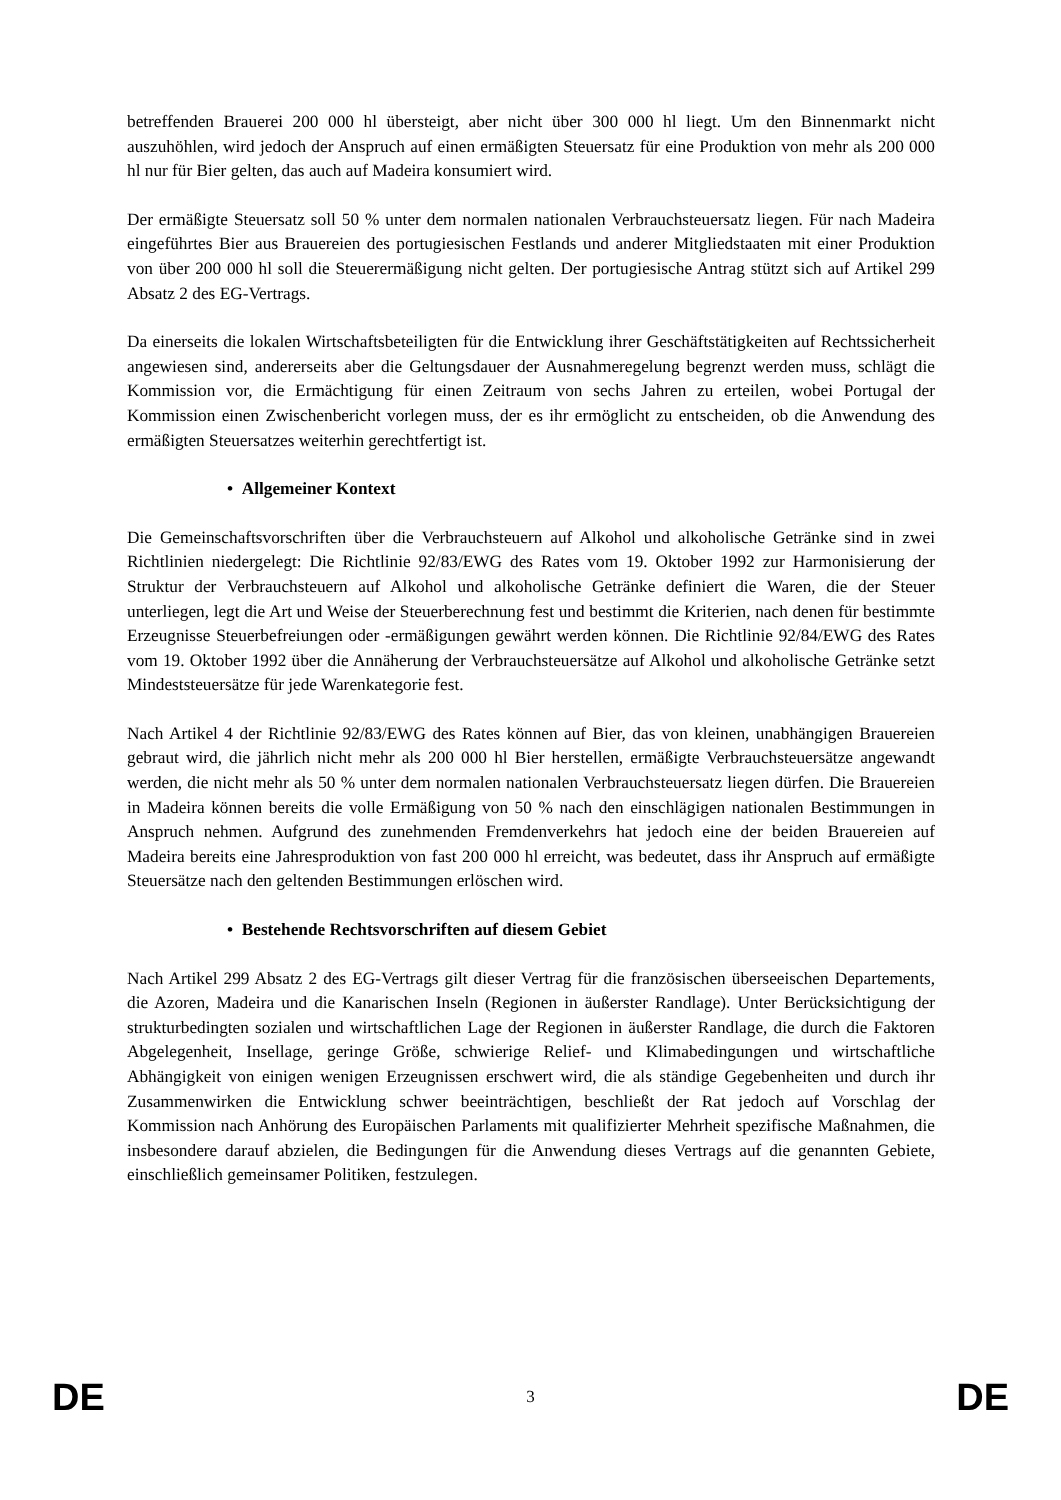betreffenden Brauerei 200 000 hl übersteigt, aber nicht über 300 000 hl liegt. Um den Binnenmarkt nicht auszuhöhlen, wird jedoch der Anspruch auf einen ermäßigten Steuersatz für eine Produktion von mehr als 200 000 hl nur für Bier gelten, das auch auf Madeira konsumiert wird.
Der ermäßigte Steuersatz soll 50 % unter dem normalen nationalen Verbrauchsteuersatz liegen. Für nach Madeira eingeführtes Bier aus Brauereien des portugiesischen Festlands und anderer Mitgliedstaaten mit einer Produktion von über 200 000 hl soll die Steuerermäßigung nicht gelten. Der portugiesische Antrag stützt sich auf Artikel 299 Absatz 2 des EG-Vertrags.
Da einerseits die lokalen Wirtschaftsbeteiligten für die Entwicklung ihrer Geschäftstätigkeiten auf Rechtssicherheit angewiesen sind, andererseits aber die Geltungsdauer der Ausnahmeregelung begrenzt werden muss, schlägt die Kommission vor, die Ermächtigung für einen Zeitraum von sechs Jahren zu erteilen, wobei Portugal der Kommission einen Zwischenbericht vorlegen muss, der es ihr ermöglicht zu entscheiden, ob die Anwendung des ermäßigten Steuersatzes weiterhin gerechtfertigt ist.
• Allgemeiner Kontext
Die Gemeinschaftsvorschriften über die Verbrauchsteuern auf Alkohol und alkoholische Getränke sind in zwei Richtlinien niedergelegt: Die Richtlinie 92/83/EWG des Rates vom 19. Oktober 1992 zur Harmonisierung der Struktur der Verbrauchsteuern auf Alkohol und alkoholische Getränke definiert die Waren, die der Steuer unterliegen, legt die Art und Weise der Steuerberechnung fest und bestimmt die Kriterien, nach denen für bestimmte Erzeugnisse Steuerbefreiungen oder -ermäßigungen gewährt werden können. Die Richtlinie 92/84/EWG des Rates vom 19. Oktober 1992 über die Annäherung der Verbrauchsteuersätze auf Alkohol und alkoholische Getränke setzt Mindeststeuersätze für jede Warenkategorie fest.
Nach Artikel 4 der Richtlinie 92/83/EWG des Rates können auf Bier, das von kleinen, unabhängigen Brauereien gebraut wird, die jährlich nicht mehr als 200 000 hl Bier herstellen, ermäßigte Verbrauchsteuersätze angewandt werden, die nicht mehr als 50 % unter dem normalen nationalen Verbrauchsteuersatz liegen dürfen. Die Brauereien in Madeira können bereits die volle Ermäßigung von 50 % nach den einschlägigen nationalen Bestimmungen in Anspruch nehmen. Aufgrund des zunehmenden Fremdenverkehrs hat jedoch eine der beiden Brauereien auf Madeira bereits eine Jahresproduktion von fast 200 000 hl erreicht, was bedeutet, dass ihr Anspruch auf ermäßigte Steuersätze nach den geltenden Bestimmungen erlöschen wird.
• Bestehende Rechtsvorschriften auf diesem Gebiet
Nach Artikel 299 Absatz 2 des EG-Vertrags gilt dieser Vertrag für die französischen überseeischen Departements, die Azoren, Madeira und die Kanarischen Inseln (Regionen in äußerster Randlage). Unter Berücksichtigung der strukturbedingten sozialen und wirtschaftlichen Lage der Regionen in äußerster Randlage, die durch die Faktoren Abgelegenheit, Insellage, geringe Größe, schwierige Relief- und Klimabedingungen und wirtschaftliche Abhängigkeit von einigen wenigen Erzeugnissen erschwert wird, die als ständige Gegebenheiten und durch ihr Zusammenwirken die Entwicklung schwer beeinträchtigen, beschließt der Rat jedoch auf Vorschlag der Kommission nach Anhörung des Europäischen Parlaments mit qualifizierter Mehrheit spezifische Maßnahmen, die insbesondere darauf abzielen, die Bedingungen für die Anwendung dieses Vertrags auf die genannten Gebiete, einschließlich gemeinsamer Politiken, festzulegen.
DE 3 DE